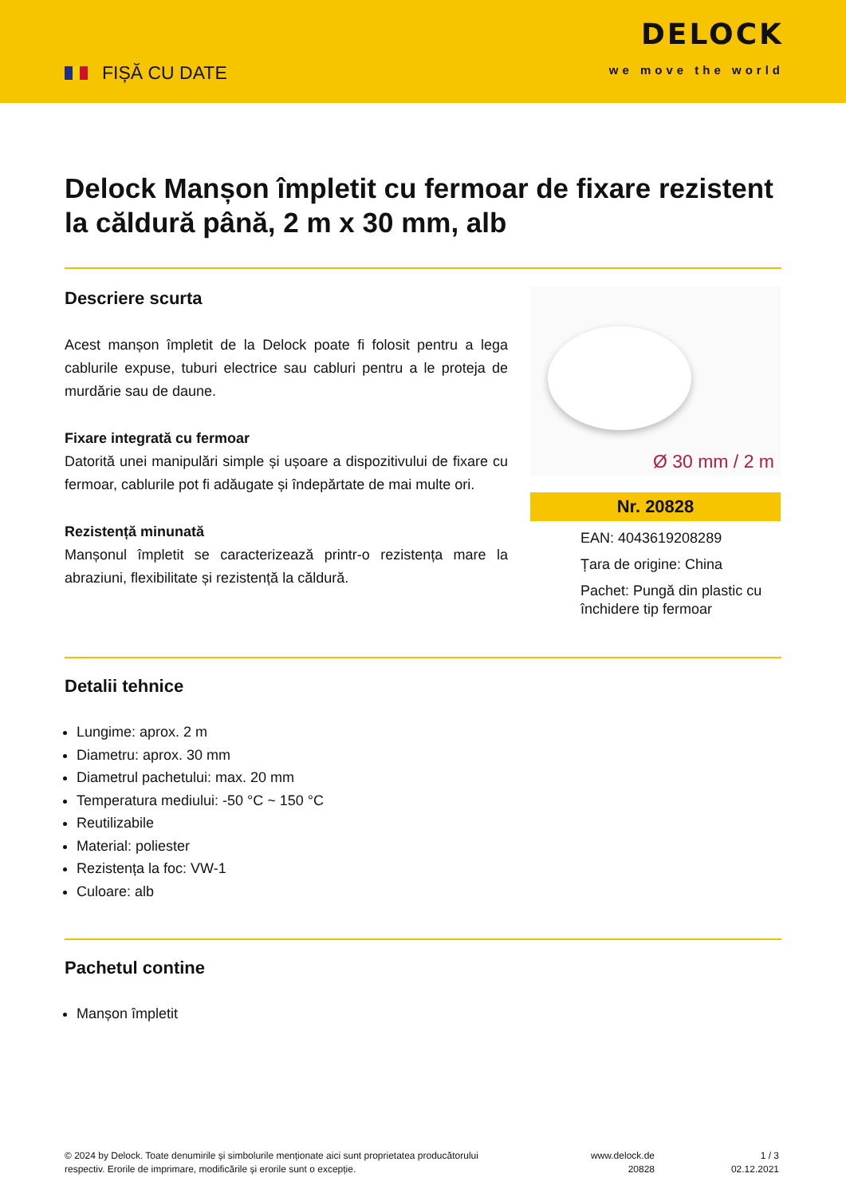FIȘĂ CU DATE
DELOCK
we move the world
Delock Manșon împletit cu fermoar de fixare rezistent la căldură până, 2 m x 30 mm, alb
Descriere scurta
Acest manșon împletit de la Delock poate fi folosit pentru a lega cablurile expuse, tuburi electrice sau cabluri pentru a le proteja de murdărie sau de daune.
Fixare integrată cu fermoar
Datorită unei manipulări simple și ușoare a dispozitivului de fixare cu fermoar, cablurile pot fi adăugate și îndepărtate de mai multe ori.
Rezistență minunată
Manșonul împletit se caracterizează printr-o rezistența mare la abraziuni, flexibilitate și rezistență la căldură.
Ø 30 mm / 2 m
Nr. 20828
EAN: 4043619208289
Țara de origine: China
Pachet: Pungă din plastic cu închidere tip fermoar
Detalii tehnice
Lungime: aprox. 2 m
Diametru: aprox. 30 mm
Diametrul pachetului: max. 20 mm
Temperatura mediului: -50 °C ~ 150 °C
Reutilizabile
Material: poliester
Rezistența la foc: VW-1
Culoare: alb
Pachetul contine
Manșon împletit
© 2024 by Delock. Toate denumirile și simbolurile menționate aici sunt proprietatea producătorului respectiv. Erorile de imprimare, modificările și erorile sunt o excepție.
www.delock.de
20828
1 / 3
02.12.2021